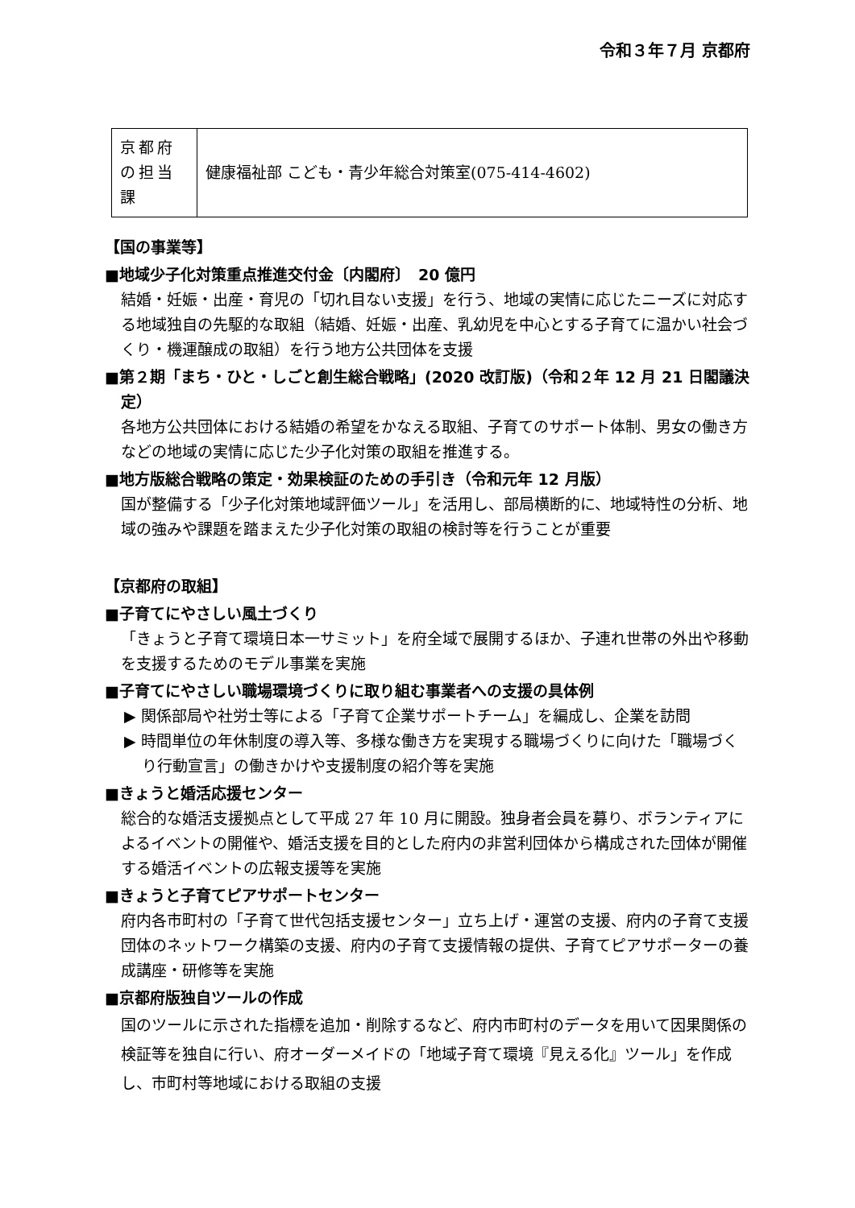令和３年７月 京都府
| 京都府の担当課 | 健康福祉部 こども・青少年総合対策室(075-414-4602) |
【国の事業等】
■地域少子化対策重点推進交付金〔内閣府〕　20 億円
結婚・妊娠・出産・育児の「切れ目ない支援」を行う、地域の実情に応じたニーズに対応する地域独自の先駆的な取組（結婚、妊娠・出産、乳幼児を中心とする子育てに温かい社会づくり・機運醸成の取組）を行う地方公共団体を支援
■第２期「まち・ひと・しごと創生総合戦略」(2020 改訂版)（令和２年 12 月 21 日閣議決定）
各地方公共団体における結婚の希望をかなえる取組、子育てのサポート体制、男女の働き方などの地域の実情に応じた少子化対策の取組を推進する。
■地方版総合戦略の策定・効果検証のための手引き（令和元年 12 月版）
国が整備する「少子化対策地域評価ツール」を活用し、部局横断的に、地域特性の分析、地域の強みや課題を踏まえた少子化対策の取組の検討等を行うことが重要
【京都府の取組】
■子育てにやさしい風土づくり
「きょうと子育て環境日本一サミット」を府全域で展開するほか、子連れ世帯の外出や移動を支援するためのモデル事業を実施
■子育てにやさしい職場環境づくりに取り組む事業者への支援の具体例
▶ 関係部局や社労士等による「子育て企業サポートチーム」を編成し、企業を訪問
▶ 時間単位の年休制度の導入等、多様な働き方を実現する職場づくりに向けた「職場づくり行動宣言」の働きかけや支援制度の紹介等を実施
■きょうと婚活応援センター
総合的な婚活支援拠点として平成 27 年 10 月に開設。独身者会員を募り、ボランティアによるイベントの開催や、婚活支援を目的とした府内の非営利団体から構成された団体が開催する婚活イベントの広報支援等を実施
■きょうと子育てピアサポートセンター
府内各市町村の「子育て世代包括支援センター」立ち上げ・運営の支援、府内の子育て支援団体のネットワーク構築の支援、府内の子育て支援情報の提供、子育てピアサポーターの養成講座・研修等を実施
■京都府版独自ツールの作成
国のツールに示された指標を追加・削除するなど、府内市町村のデータを用いて因果関係の検証等を独自に行い、府オーダーメイドの「地域子育て環境『見える化』ツール」を作成し、市町村等地域における取組の支援